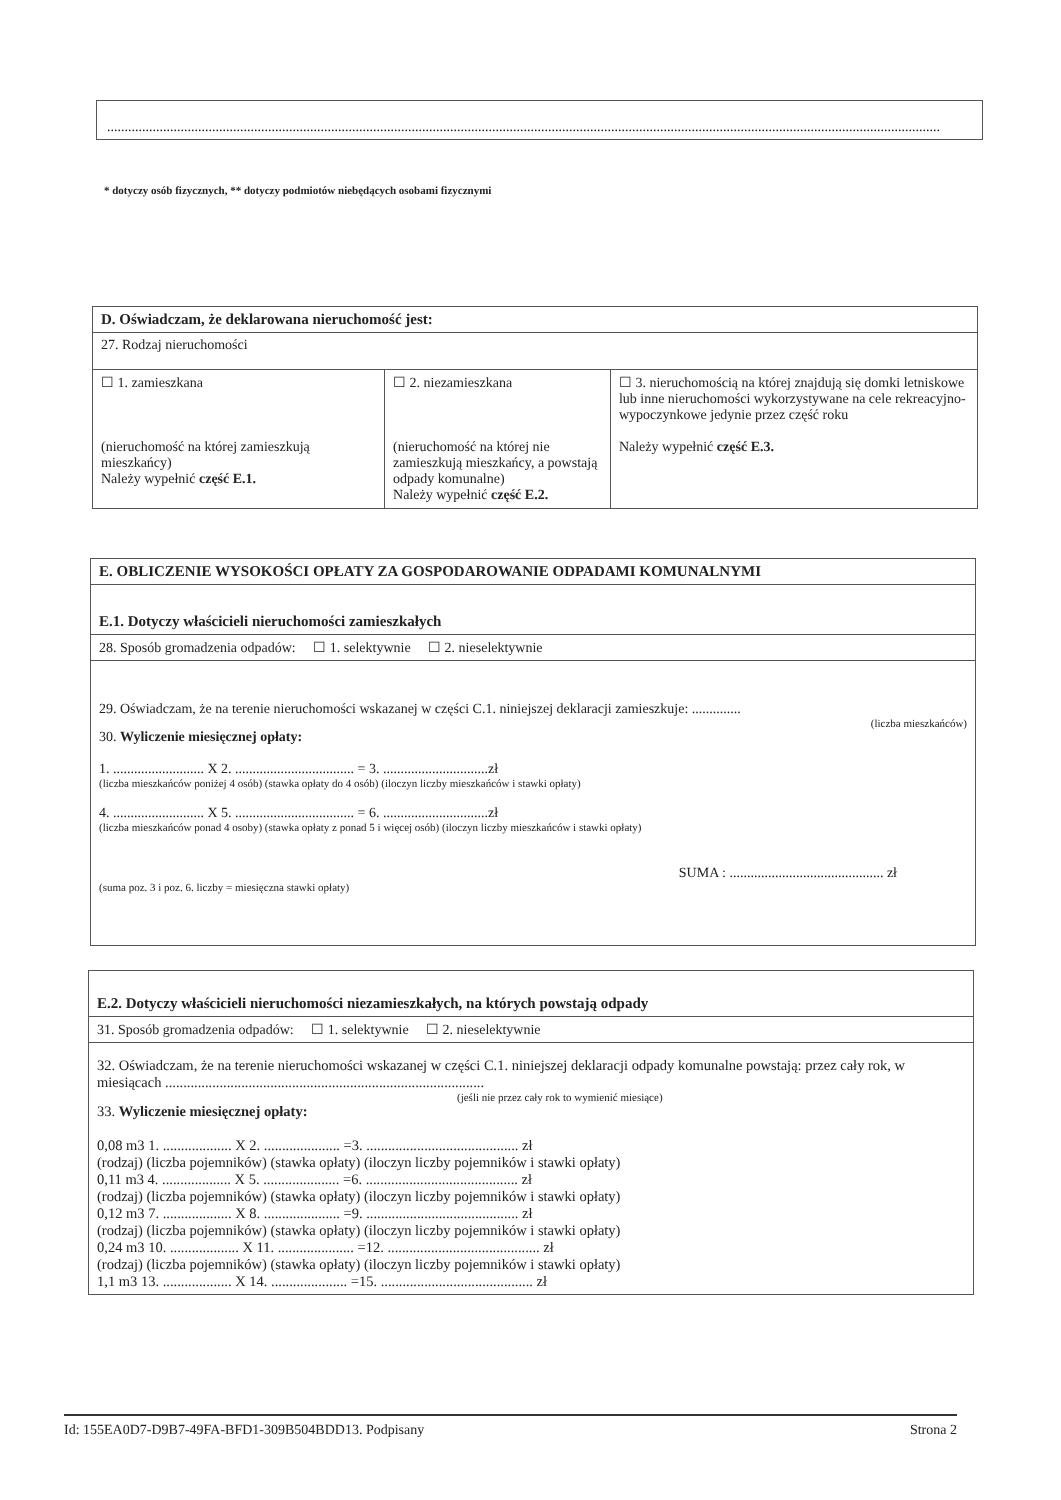..............................................................................................................................................................................................................................................
* dotyczy osób fizycznych, ** dotyczy podmiotów niebędących osobami fizycznymi
| D. Oświadczam, że deklarowana nieruchomość jest: | | |
| 27. Rodzaj nieruchomości | | |
| ☐ 1. zamieszkana (nieruchomość na której zamieszkują mieszkańcy) Należy wypełnić część E.1. | ☐ 2. niezamieszkana (nieruchomość na której nie zamieszkują mieszkańcy, a powstają odpady komunalne) Należy wypełnić część E.2. | ☐ 3. nieruchomością na której znajdują się domki letniskowe lub inne nieruchomości wykorzystywane na cele rekreacyjno-wypoczynkowe jedynie przez część roku Należy wypełnić część E.3. |
| E. OBLICZENIE WYSOKOŚCI OPŁATY ZA GOSPODAROWANIE ODPADAMI KOMUNALNYMI |
| E.1. Dotyczy właścicieli nieruchomości zamieszkałych |
| 28. Sposób gromadzenia odpadów: ☐ 1. selektywnie ☐ 2. nieselektywnie |
| 29. Oświadczam, że na terenie nieruchomości wskazanej w części C.1. niniejszej deklaracji zamieszkuje: .............. (liczba mieszkańców) 30. Wyliczenie miesięcznej opłaty: 1. .......................... X 2. .................................. = 3. ..............................zł (liczba mieszkańców poniżej 4 osób) (stawka opłaty do 4 osób) (iloczyn liczby mieszkańców i stawki opłaty) 4. .......................... X 5. .................................. = 6. ..............................zł (liczba mieszkańców ponad 4 osoby) (stawka opłaty z ponad 5 i więcej osób) (iloczyn liczby mieszkańców i stawki opłaty) SUMA : ............................................ zł (suma poz. 3 i poz. 6. liczby = miesięczna stawki opłaty) |
| E.2. Dotyczy właścicieli nieruchomości niezamieszkałych, na których powstają odpady |
| 31. Sposób gromadzenia odpadów: ☐ 1. selektywnie ☐ 2. nieselektywnie |
| 32. Oświadczam, że na terenie nieruchomości wskazanej w części C.1. niniejszej deklaracji odpady komunalne powstają: przez cały rok, w miesiącach ........................................................................................ (jeśli nie przez cały rok to wymienić miesiące) 33. Wyliczenie miesięcznej opłaty: 0,08 m3 1. ................... X 2. ..................... =3. .......................................... zł (rodzaj) (liczba pojemników) (stawka opłaty) (iloczyn liczby pojemników i stawki opłaty) 0,11 m3 4. ................... X 5. ..................... =6. .......................................... zł (rodzaj) (liczba pojemników) (stawka opłaty) (iloczyn liczby pojemników i stawki opłaty) 0,12 m3 7. ................... X 8. ..................... =9. .......................................... zł (rodzaj) (liczba pojemników) (stawka opłaty) (iloczyn liczby pojemników i stawki opłaty) 0,24 m3 10. ................... X 11. ..................... =12. .......................................... zł (rodzaj) (liczba pojemników) (stawka opłaty) (iloczyn liczby pojemników i stawki opłaty) 1,1 m3 13. ................... X 14. ..................... =15. .......................................... zł |
Id: 155EA0D7-D9B7-49FA-BFD1-309B504BDD13. Podpisany Strona 2